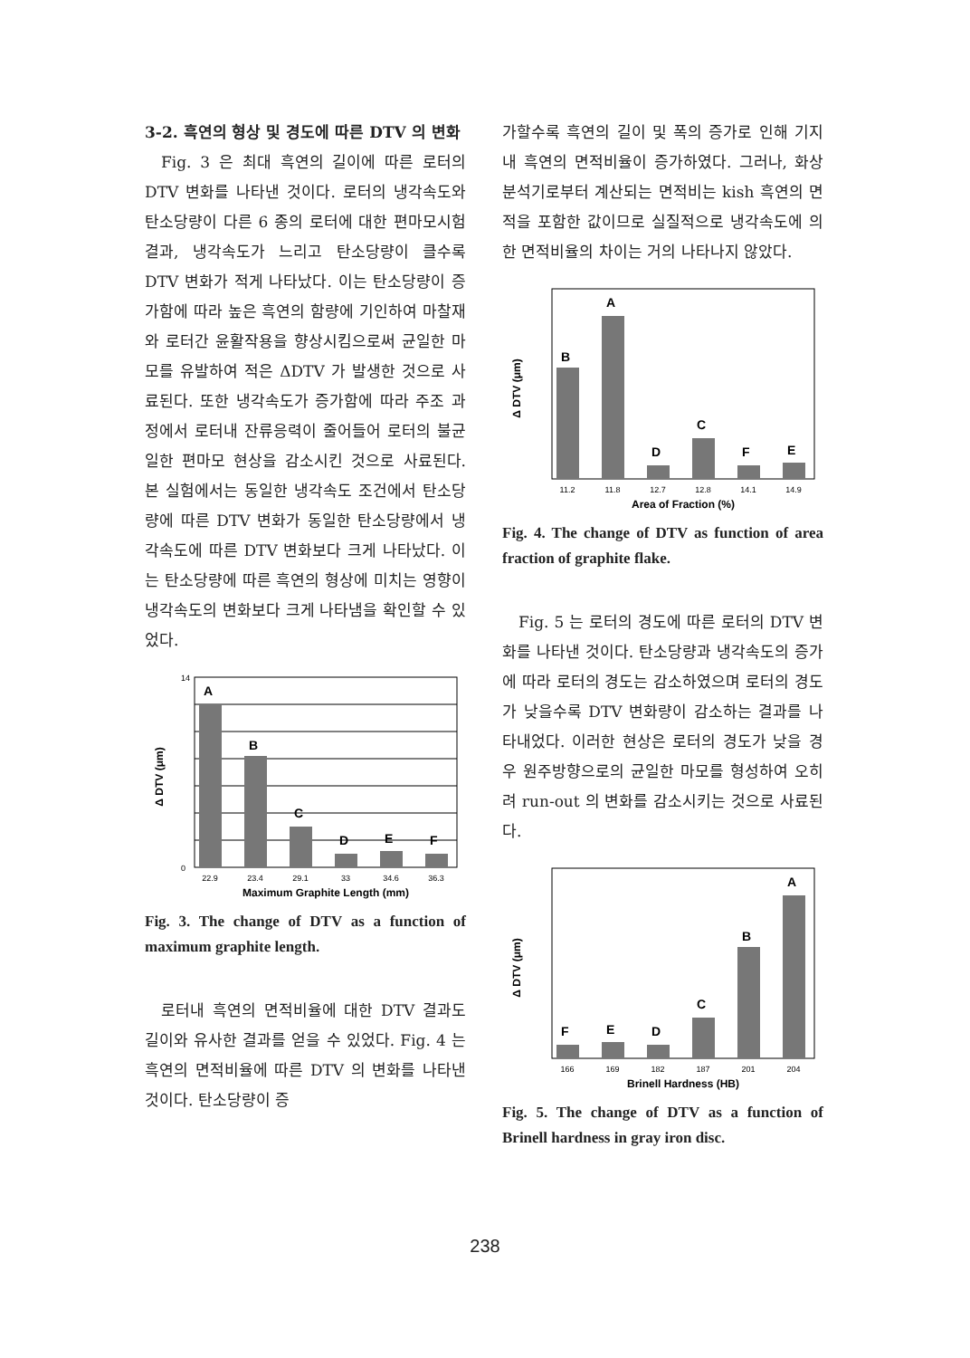3-2. 흑연의 형상 및 경도에 따른 DTV 의 변화
Fig. 3 은 최대 흑연의 길이에 따른 로터의 DTV 변화를 나타낸 것이다. 로터의 냉각속도와 탄소당량이 다른 6 종의 로터에 대한 편마모시험 결과, 냉각속도가 느리고 탄소당량이 클수록 DTV 변화가 적게 나타났다. 이는 탄소당량이 증가함에 따라 높은 흑연의 함량에 기인하여 마찰재와 로터간 윤활작용을 향상시킴으로써 균일한 마모를 유발하여 적은 ΔDTV 가 발생한 것으로 사료된다. 또한 냉각속도가 증가함에 따라 주조 과정에서 로터내 잔류응력이 줄어들어 로터의 불균일한 편마모 현상을 감소시킨 것으로 사료된다. 본 실험에서는 동일한 냉각속도 조건에서 탄소당량에 따른 DTV 변화가 동일한 탄소당량에서 냉각속도에 따른 DTV 변화보다 크게 나타났다. 이는 탄소당량에 따른 흑연의 형상에 미치는 영향이 냉각속도의 변화보다 크게 나타냄을 확인할 수 있었다.
A
B
C
D
E
F
14
0
22.9
23.4
29.1
33
34.6
36.3
Maximum Graphite Length (mm)
Δ DTV (μm)
Fig. 3. The change of DTV as a function of maximum graphite length.
로터내 흑연의 면적비율에 대한 DTV 결과도 길이와 유사한 결과를 얻을 수 있었다. Fig. 4 는 흑연의 면적비율에 따른 DTV 의 변화를 나타낸 것이다. 탄소당량이 증
가할수록 흑연의 길이 및 폭의 증가로 인해 기지내 흑연의 면적비율이 증가하였다. 그러나, 화상분석기로부터 계산되는 면적비는 kish 흑연의 면적을 포함한 값이므로 실질적으로 냉각속도에 의한 면적비율의 차이는 거의 나타나지 않았다.
A
B
C
D
F
E
11.2
11.8
12.7
12.8
14.1
14.9
Area of Fraction (%)
Δ DTV (μm)
Fig. 4. The change of DTV as function of area fraction of graphite flake.
Fig. 5 는 로터의 경도에 따른 로터의 DTV 변화를 나타낸 것이다. 탄소당량과 냉각속도의 증가에 따라 로터의 경도는 감소하였으며 로터의 경도가 낮을수록 DTV 변화량이 감소하는 결과를 나타내었다. 이러한 현상은 로터의 경도가 낮을 경우 원주방향으로의 균일한 마모를 형성하여 오히려 run-out 의 변화를 감소시키는 것으로 사료된다.
F
E
D
C
B
A
166
169
182
187
201
204
Brinell Hardness (HB)
Δ DTV (μm)
Fig. 5. The change of DTV as a function of Brinell hardness in gray iron disc.
238